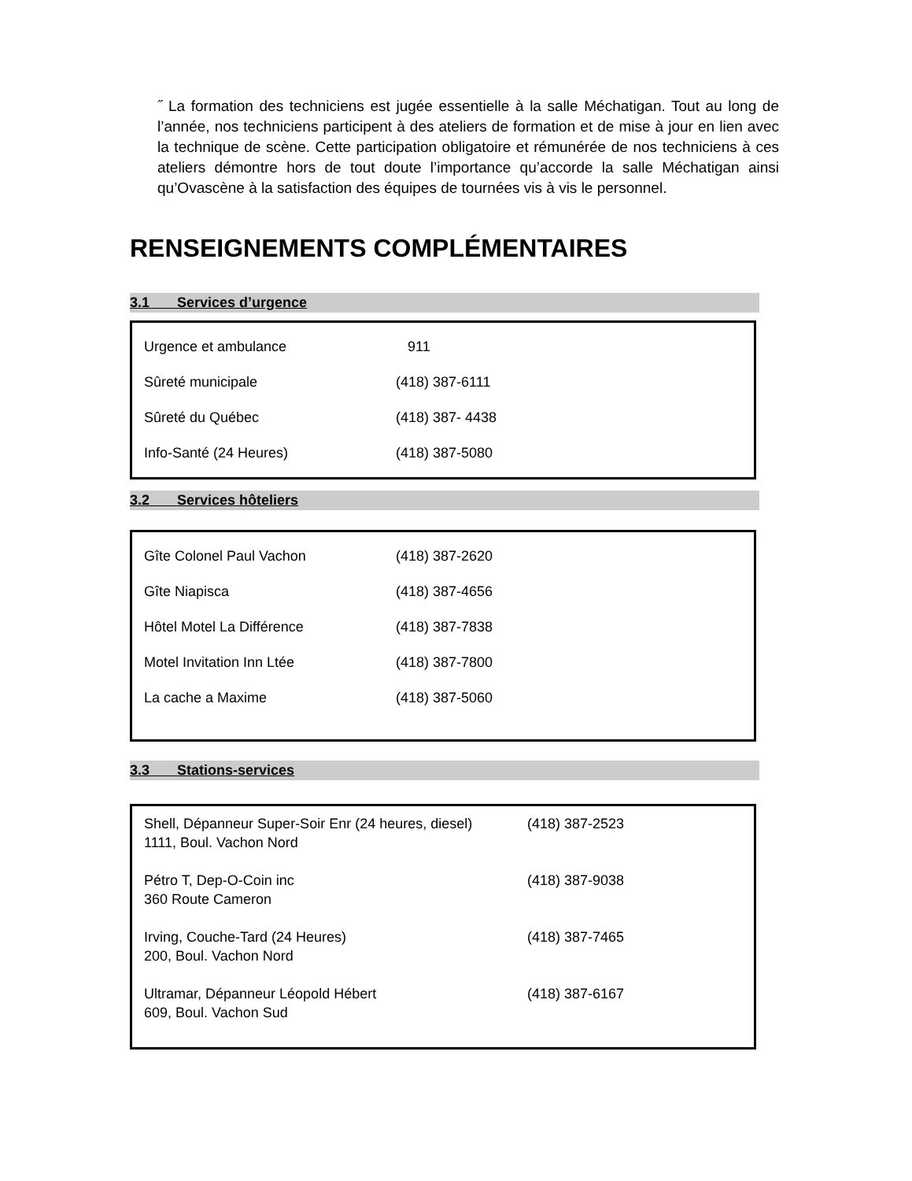˝ La formation des techniciens est jugée essentielle à la salle Méchatigan. Tout au long de l’année, nos techniciens participent à des ateliers de formation et de mise à jour en lien avec la technique de scène. Cette participation obligatoire et rémunérée de nos techniciens à ces ateliers démontre hors de tout doute l’importance qu’accorde la salle Méchatigan ainsi qu’Ovascène à la satisfaction des équipes de tournées vis à vis le personnel.
RENSEIGNEMENTS COMPLÉMENTAIRES
3.1 Services d’urgence
| Urgence et ambulance | 911 |
| Sûreté municipale | (418) 387-6111 |
| Sûreté du Québec | (418) 387- 4438 |
| Info-Santé (24 Heures) | (418) 387-5080 |
3.2 Services hôteliers
| Gîte Colonel Paul Vachon | (418) 387-2620 |
| Gîte Niapisca | (418) 387-4656 |
| Hôtel Motel La Différence | (418) 387-7838 |
| Motel Invitation Inn Ltée | (418) 387-7800 |
| La cache a Maxime | (418) 387-5060 |
3.3 Stations-services
| Shell, Dépanneur Super-Soir Enr (24 heures, diesel) 1111, Boul. Vachon Nord | (418) 387-2523 |
| Pétro T, Dep-O-Coin inc 360 Route Cameron | (418) 387-9038 |
| Irving, Couche-Tard (24 Heures) 200, Boul. Vachon Nord | (418) 387-7465 |
| Ultramar, Dépanneur Léopold Hébert 609, Boul. Vachon Sud | (418) 387-6167 |